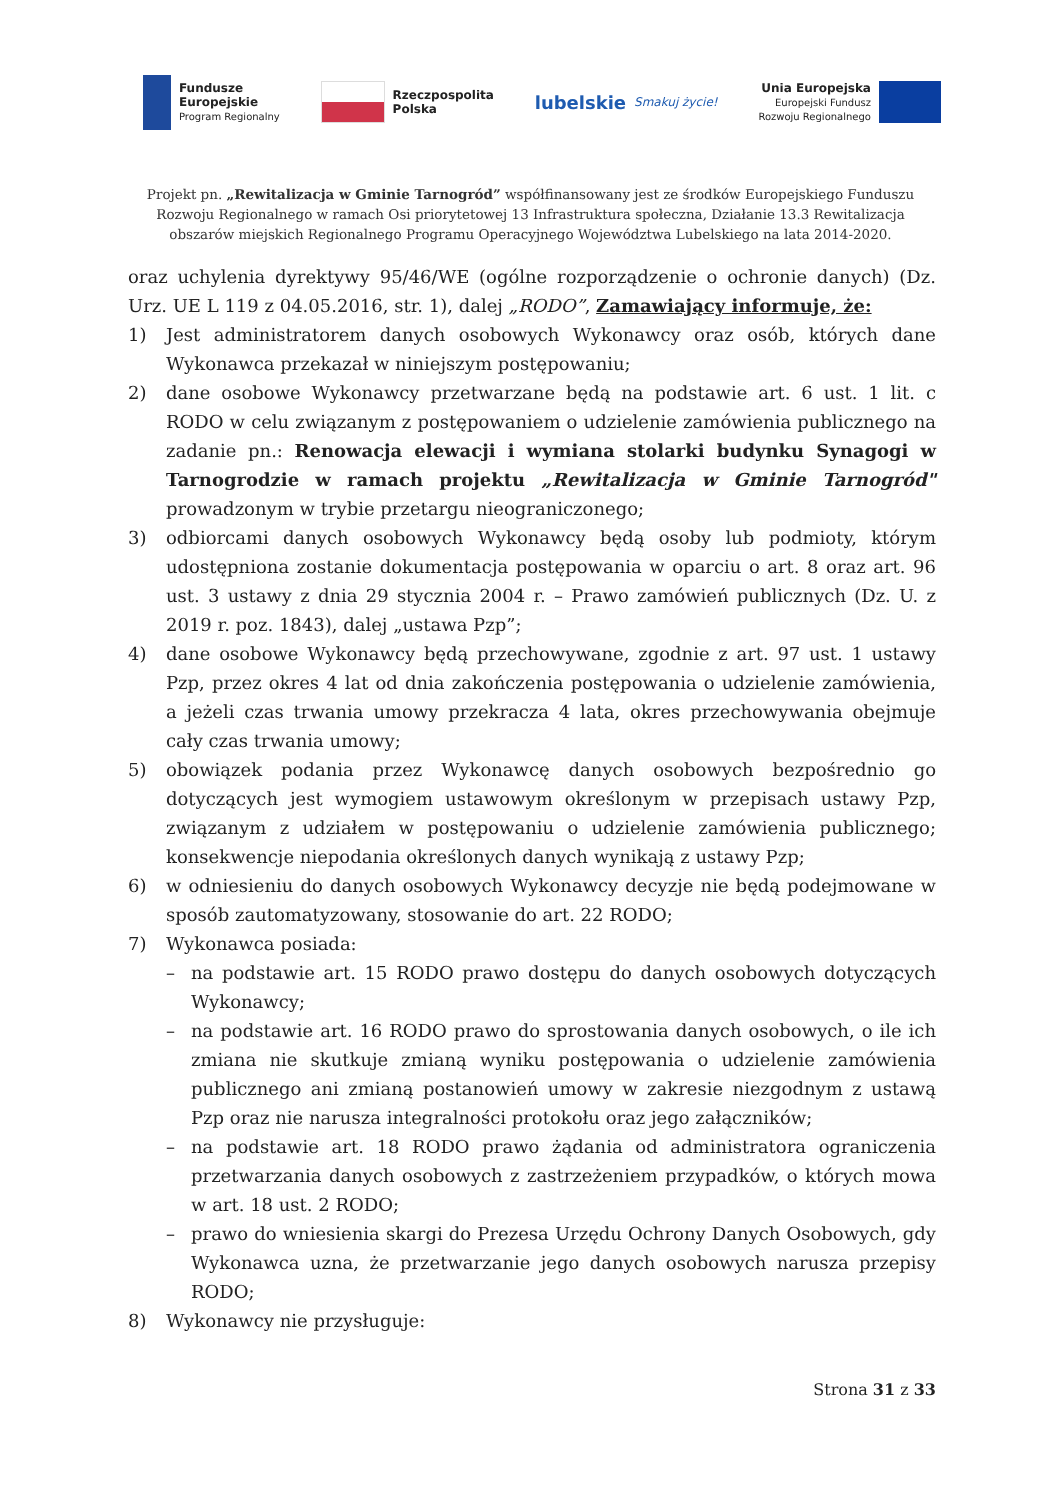Fundusze
Europejskie
Program Regionalny
Rzeczpospolita
Polska
lubelskie Smakuj życie!
Unia Europejska
Europejski Fundusz
Rozwoju Regionalnego
Projekt pn. „Rewitalizacja w Gminie Tarnogród” współfinansowany jest ze środków Europejskiego Funduszu Rozwoju Regionalnego w ramach Osi priorytetowej 13 Infrastruktura społeczna, Działanie 13.3 Rewitalizacja obszarów miejskich Regionalnego Programu Operacyjnego Województwa Lubelskiego na lata 2014-2020.
oraz uchylenia dyrektywy 95/46/WE (ogólne rozporządzenie o ochronie danych) (Dz. Urz. UE L 119 z 04.05.2016, str. 1), dalej „RODO”, Zamawiający informuje, że:
1) Jest administratorem danych osobowych Wykonawcy oraz osób, których dane Wykonawca przekazał w niniejszym postępowaniu;
2) dane osobowe Wykonawcy przetwarzane będą na podstawie art. 6 ust. 1 lit. c RODO w celu związanym z postępowaniem o udzielenie zamówienia publicznego na zadanie pn.: Renowacja elewacji i wymiana stolarki budynku Synagogi w Tarnogrodzie w ramach projektu „Rewitalizacja w Gminie Tarnogród" prowadzonym w trybie przetargu nieograniczonego;
3) odbiorcami danych osobowych Wykonawcy będą osoby lub podmioty, którym udostępniona zostanie dokumentacja postępowania w oparciu o art. 8 oraz art. 96 ust. 3 ustawy z dnia 29 stycznia 2004 r. – Prawo zamówień publicznych (Dz. U. z 2019 r. poz. 1843), dalej „ustawa Pzp”;
4) dane osobowe Wykonawcy będą przechowywane, zgodnie z art. 97 ust. 1 ustawy Pzp, przez okres 4 lat od dnia zakończenia postępowania o udzielenie zamówienia, a jeżeli czas trwania umowy przekracza 4 lata, okres przechowywania obejmuje cały czas trwania umowy;
5) obowiązek podania przez Wykonawcę danych osobowych bezpośrednio go dotyczących jest wymogiem ustawowym określonym w przepisach ustawy Pzp, związanym z udziałem w postępowaniu o udzielenie zamówienia publicznego; konsekwencje niepodania określonych danych wynikają z ustawy Pzp;
6) w odniesieniu do danych osobowych Wykonawcy decyzje nie będą podejmowane w sposób zautomatyzowany, stosowanie do art. 22 RODO;
7) Wykonawca posiada:
– na podstawie art. 15 RODO prawo dostępu do danych osobowych dotyczących Wykonawcy;
– na podstawie art. 16 RODO prawo do sprostowania danych osobowych, o ile ich zmiana nie skutkuje zmianą wyniku postępowania o udzielenie zamówienia publicznego ani zmianą postanowień umowy w zakresie niezgodnym z ustawą Pzp oraz nie narusza integralności protokołu oraz jego załączników;
– na podstawie art. 18 RODO prawo żądania od administratora ograniczenia przetwarzania danych osobowych z zastrzeżeniem przypadków, o których mowa w art. 18 ust. 2 RODO;
– prawo do wniesienia skargi do Prezesa Urzędu Ochrony Danych Osobowych, gdy Wykonawca uzna, że przetwarzanie jego danych osobowych narusza przepisy RODO;
8) Wykonawcy nie przysługuje:
Strona 31 z 33